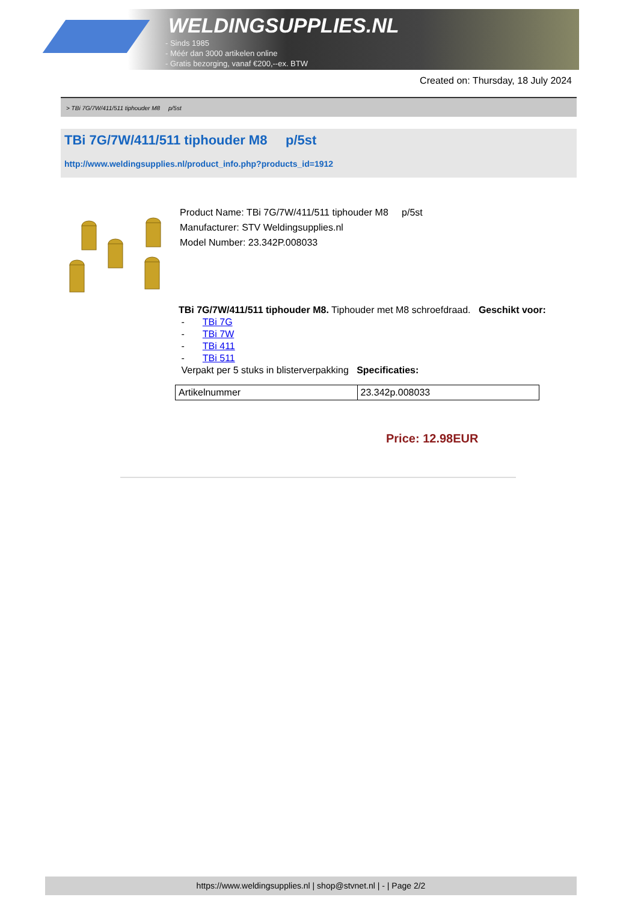WELDINGSUPPLIES.NL
- Sinds 1985
- Méér dan 3000 artikelen online
- Gratis bezorging, vanaf €200,--ex. BTW
Created on: Thursday, 18 July 2024
> TBi 7G/7W/411/511 tiphouder M8 p/5st
TBi 7G/7W/411/511 tiphouder M8 p/5st
http://www.weldingsupplies.nl/product_info.php?products_id=1912
Product Name: TBi 7G/7W/411/511 tiphouder M8 p/5st
Manufacturer: STV Weldingsupplies.nl
Model Number: 23.342P.008033
TBi 7G/7W/411/511 tiphouder M8. Tiphouder met M8 schroefdraad. Geschikt voor:
- TBi 7G
- TBi 7W
- TBi 411
- TBi 511
Verpakt per 5 stuks in blisterverpakking Specificaties:
| Artikelnummer | 23.342p.008033 |
Price: 12.98EUR
https://www.weldingsupplies.nl | shop@stvnet.nl | - | Page 2/2